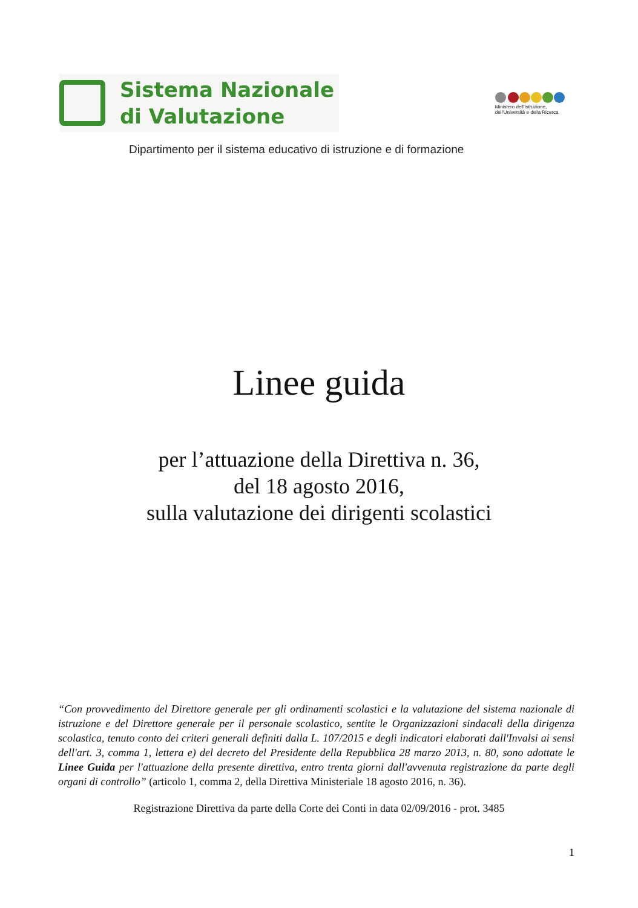Sistema Nazionale
di Valutazione
Ministero dell'Istruzione,
dell'Università e della Ricerca
Dipartimento per il sistema educativo di istruzione e di formazione
Linee guida
per l’attuazione della Direttiva n. 36,
del 18 agosto 2016,
sulla valutazione dei dirigenti scolastici
“Con provvedimento del Direttore generale per gli ordinamenti scolastici e la valutazione del sistema nazionale di istruzione e del Direttore generale per il personale scolastico, sentite le Organizzazioni sindacali della dirigenza scolastica, tenuto conto dei criteri generali definiti dalla L. 107/2015 e degli indicatori elaborati dall'Invalsi ai sensi dell'art. 3, comma 1, lettera e) del decreto del Presidente della Repubblica 28 marzo 2013, n. 80, sono adottate le Linee Guida per l'attuazione della presente direttiva, entro trenta giorni dall'avvenuta registrazione da parte degli organi di controllo” (articolo 1, comma 2, della Direttiva Ministeriale 18 agosto 2016, n. 36).
Registrazione Direttiva da parte della Corte dei Conti in data 02/09/2016 - prot. 3485
1